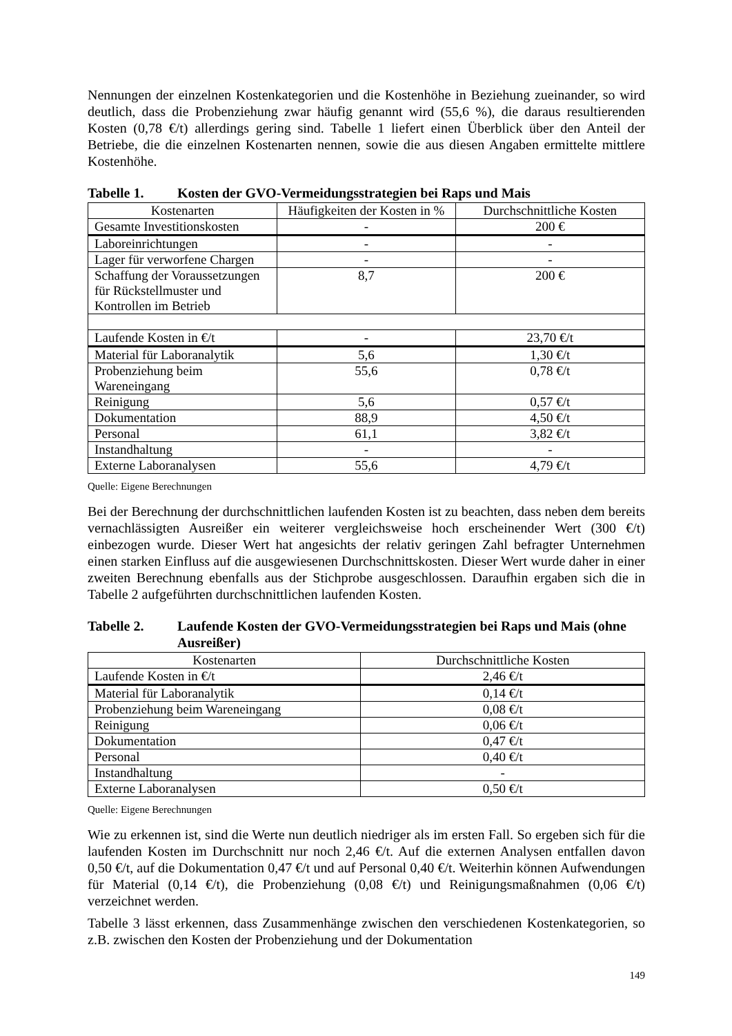Nennungen der einzelnen Kostenkategorien und die Kostenhöhe in Beziehung zueinander, so wird deutlich, dass die Probenziehung zwar häufig genannt wird (55,6 %), die daraus resultierenden Kosten (0,78 €/t) allerdings gering sind. Tabelle 1 liefert einen Überblick über den Anteil der Betriebe, die die einzelnen Kostenarten nennen, sowie die aus diesen Angaben ermittelte mittlere Kostenhöhe.
Tabelle 1. Kosten der GVO-Vermeidungsstrategien bei Raps und Mais
| Kostenarten | Häufigkeiten der Kosten in % | Durchschnittliche Kosten |
| --- | --- | --- |
| Gesamte Investitionskosten | - | 200 € |
| Laboreinrichtungen | - | - |
| Lager für verworfene Chargen | - | - |
| Schaffung der Voraussetzungen für Rückstellmuster und Kontrollen im Betrieb | 8,7 | 200 € |
| Laufende Kosten in €/t | - | 23,70 €/t |
| Material für Laboranalytik | 5,6 | 1,30 €/t |
| Probenziehung beim Wareneingang | 55,6 | 0,78 €/t |
| Reinigung | 5,6 | 0,57 €/t |
| Dokumentation | 88,9 | 4,50 €/t |
| Personal | 61,1 | 3,82 €/t |
| Instandhaltung | - | - |
| Externe Laboranalysen | 55,6 | 4,79 €/t |
Quelle: Eigene Berechnungen
Bei der Berechnung der durchschnittlichen laufenden Kosten ist zu beachten, dass neben dem bereits vernachlässigten Ausreißer ein weiterer vergleichsweise hoch erscheinender Wert (300 €/t) einbezogen wurde. Dieser Wert hat angesichts der relativ geringen Zahl befragter Unternehmen einen starken Einfluss auf die ausgewiesenen Durchschnittskosten. Dieser Wert wurde daher in einer zweiten Berechnung ebenfalls aus der Stichprobe ausgeschlossen. Daraufhin ergaben sich die in Tabelle 2 aufgeführten durchschnittlichen laufenden Kosten.
Tabelle 2. Laufende Kosten der GVO-Vermeidungsstrategien bei Raps und Mais (ohne Ausreißer)
| Kostenarten | Durchschnittliche Kosten |
| --- | --- |
| Laufende Kosten in €/t | 2,46 €/t |
| Material für Laboranalytik | 0,14 €/t |
| Probenziehung beim Wareneingang | 0,08 €/t |
| Reinigung | 0,06 €/t |
| Dokumentation | 0,47 €/t |
| Personal | 0,40 €/t |
| Instandhaltung | - |
| Externe Laboranalysen | 0,50 €/t |
Quelle: Eigene Berechnungen
Wie zu erkennen ist, sind die Werte nun deutlich niedriger als im ersten Fall. So ergeben sich für die laufenden Kosten im Durchschnitt nur noch 2,46 €/t. Auf die externen Analysen entfallen davon 0,50 €/t, auf die Dokumentation 0,47 €/t und auf Personal 0,40 €/t. Weiterhin können Aufwendungen für Material (0,14 €/t), die Probenziehung (0,08 €/t) und Reinigungsmaßnahmen (0,06 €/t) verzeichnet werden.
Tabelle 3 lässt erkennen, dass Zusammenhänge zwischen den verschiedenen Kostenkategorien, so z.B. zwischen den Kosten der Probenziehung und der Dokumentation
149